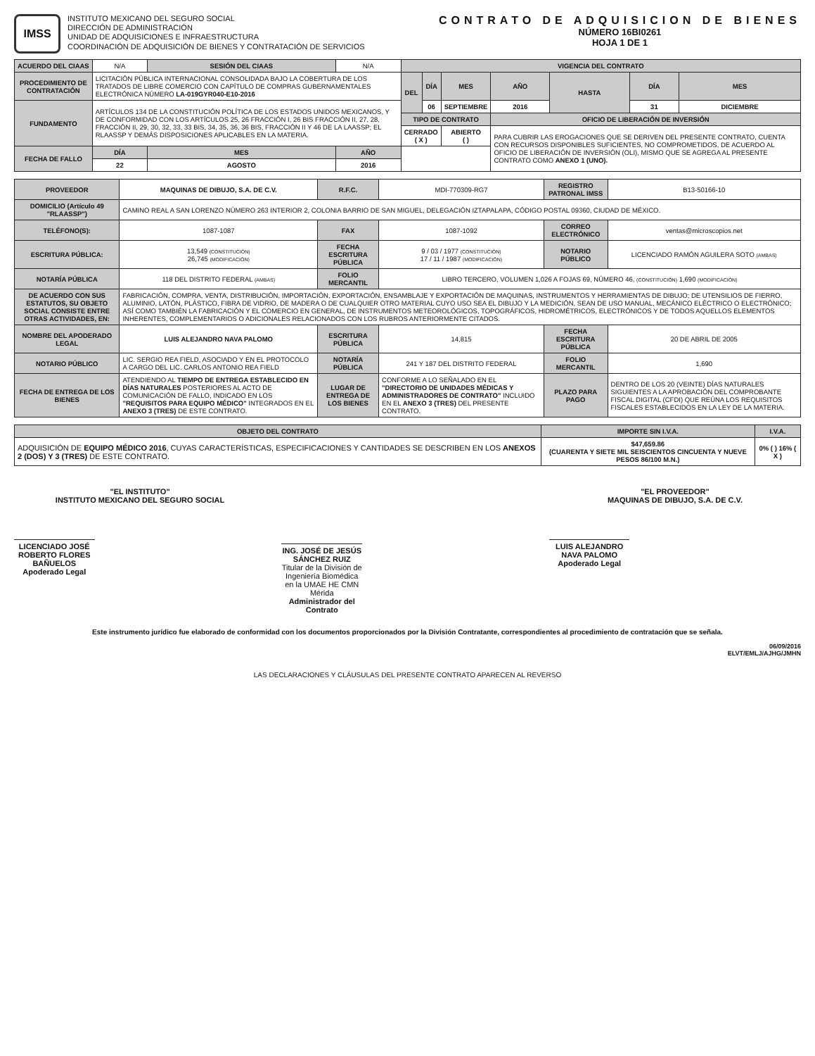IMSS
INSTITUTO MEXICANO DEL SEGURO SOCIAL
DIRECCIÓN DE ADMINISTRACIÓN
UNIDAD DE ADQUISICIONES E INFRAESTRUCTURA
COORDINACIÓN DE ADQUISICIÓN DE BIENES Y CONTRATACIÓN DE SERVICIOS
CONTRATO DE ADQUISICION DE BIENES
NÚMERO 16BI0261
HOJA 1 DE 1
| ACUERDO DEL CIAAS | N/A | SESIÓN DEL CIAAS | N/A | | VIGENCIA DEL CONTRATO | | | | | | |
| PROCEDIMIENTO DE CONTRATACIÓN | LICITACIÓN PÚBLICA INTERNACIONAL CONSOLIDADA BAJO LA COBERTURA DE LOS TRATADOS DE LIBRE COMERCIO CON CAPÍTULO DE COMPRAS GUBERNAMENTALES ELECTRÓNICA NÚMERO LA-019GYR040-E10-2016 | | | | DEL | DÍA | MES | AÑO | HASTA | DÍA | MES |
| FUNDAMENTO | ARTÍCULOS 134 DE LA CONSTITUCIÓN POLÍTICA DE LOS ESTADOS UNIDOS MEXICANOS, Y DE CONFORMIDAD CON LOS ARTÍCULOS 25, 26 FRACCIÓN I, 26 BIS FRACCIÓN II, 27, 28, FRACCIÓN II, 29, 30, 32, 33, 33 BIS, 34, 35, 36, 36 BIS, FRACCIÓN II Y 46 DE LA LAASSP; EL RLAASSP Y DEMÁS DISPOSICIONES APLICABLES EN LA MATERIA. | | | | | 06 | SEPTIEMBRE | 2016 | | 31 | DICIEMBRE |
| | | | | | TIPO DE CONTRATO | | | OFICIO DE LIBERACIÓN DE INVERSIÓN | | | |
| | | | | | CERRADO ( X ) | | ABIERTO ( ) | PARA CUBRIR LAS EROGACIONES QUE SE DERIVEN DEL PRESENTE CONTRATO, CUENTA CON RECURSOS DISPONIBLES SUFICIENTES, NO COMPROMETIDOS, DE ACUERDO AL OFICIO DE LIBERACIÓN DE INVERSIÓN (OLI), MISMO QUE SE AGREGA AL PRESENTE CONTRATO COMO ANEXO 1 (UNO). | | | |
| FECHA DE FALLO | DÍA | MES | AÑO | | | | | | | | |
| | 22 | AGOSTO | 2016 | | | | | | | | |
| PROVEEDOR | MAQUINAS DE DIBUJO, S.A. DE C.V. | R.F.C. | MDI-770309-RG7 | REGISTRO PATRONAL IMSS | B13-50166-10 |
| DOMICILIO (Artículo 49 "RLAASSP") | CAMINO REAL A SAN LORENZO NÚMERO 263 INTERIOR 2, COLONIA BARRIO DE SAN MIGUEL, DELEGACIÓN IZTAPALAPA, CÓDIGO POSTAL 09360, CIUDAD DE MÉXICO. | | | | |
| TELÉFONO(S): | 1087-1087 | FAX | 1087-1092 | CORREO ELECTRÓNICO | ventas@microscopios.net |
| ESCRITURA PÚBLICA: | 13,549 (CONSTITUCIÓN) 26,745 (MODIFICACIÓN) | FECHA ESCRITURA PÚBLICA | 9 / 03 / 1977 (CONSTITUCIÓN) 17 / 11 / 1987 (MODIFICACIÓN) | NOTARIO PÚBLICO | LICENCIADO RAMÓN AGUILERA SOTO (AMBAS) |
| NOTARÍA PÚBLICA | 118 DEL DISTRITO FEDERAL (AMBAS) | FOLIO MERCANTIL | LIBRO TERCERO, VOLUMEN 1,026 A FOJAS 69, NÚMERO 46, (CONSTITUCIÓN) 1,690 (MODIFICACIÓN) | | |
| DE ACUERDO CON SUS ESTATUTOS, SU OBJETO SOCIAL CONSISTE ENTRE OTRAS ACTIVIDADES, EN: | FABRICACIÓN, COMPRA, VENTA, DISTRIBUCIÓN, IMPORTACIÓN, EXPORTACIÓN, ENSAMBLAJE Y EXPORTACIÓN DE MAQUINAS, INSTRUMENTOS Y HERRAMIENTAS DE DIBUJO; DE UTENSILIOS DE FIERRO, ALUMINIO, LATÓN, PLÁSTICO, FIBRA DE VIDRIO, DE MADERA O DE CUALQUIER OTRO MATERIAL CUYO USO SEA EL DIBUJO Y LA MEDICIÓN, SEAN DE USO MANUAL, MECÁNICO ELÉCTRICO O ELECTRÓNICO; ASÍ COMO TAMBIÉN LA FABRICACIÓN Y EL COMERCIO EN GENERAL, DE INSTRUMENTOS METEOROLÓGICOS, TOPOGRÁFICOS, HIDROMÉTRICOS, ELECTRÓNICOS Y DE TODOS AQUELLOS ELEMENTOS INHERENTES, COMPLEMENTARIOS O ADICIONALES RELACIONADOS CON LOS RUBROS ANTERIORMENTE CITADOS. | | | | |
| NOMBRE DEL APODERADO LEGAL | LUIS ALEJANDRO NAVA PALOMO | ESCRITURA PÚBLICA | 14,815 | FECHA ESCRITURA PÚBLICA | 20 DE ABRIL DE 2005 |
| NOTARIO PÚBLICO | LIC. SERGIO REA FIELD, ASOCIADO Y EN EL PROTOCOLO A CARGO DEL LIC. CARLOS ANTONIO REA FIELD | NOTARÍA PÚBLICA | 241 Y 187 DEL DISTRITO FEDERAL | FOLIO MERCANTIL | 1,690 |
| FECHA DE ENTREGA DE LOS BIENES | ATENDIENDO AL TIEMPO DE ENTREGA ESTABLECIDO EN DÍAS NATURALES POSTERIORES AL ACTO DE COMUNICACIÓN DE FALLO, INDICADO EN LOS "REQUISITOS PARA EQUIPO MÉDICO" INTEGRADOS EN EL ANEXO 3 (TRES) DE ESTE CONTRATO. | LUGAR DE ENTREGA DE LOS BIENES | CONFORME A LO SEÑALADO EN EL "DIRECTORIO DE UNIDADES MÉDICAS Y ADMINISTRADORES DE CONTRATO" INCLUIDO EN EL ANEXO 3 (TRES) DEL PRESENTE CONTRATO. | PLAZO PARA PAGO | DENTRO DE LOS 20 (VEINTE) DÍAS NATURALES SIGUIENTES A LA APROBACIÓN DEL COMPROBANTE FISCAL DIGITAL (CFDI) QUE REÚNA LOS REQUISITOS FISCALES ESTABLECIDOS EN LA LEY DE LA MATERIA. |
| OBJETO DEL CONTRATO | IMPORTE SIN I.V.A. | I.V.A. |
| --- | --- | --- |
| ADQUISICIÓN DE EQUIPO MÉDICO 2016 , CUYAS CARACTERÍSTICAS, ESPECIFICACIONES Y CANTIDADES SE DESCRIBEN EN LOS ANEXOS 2 (DOS) Y 3 (TRES) DE ESTE CONTRATO. | $47,659.86 (CUARENTA Y SIETE MIL SEISCIENTOS CINCUENTA Y NUEVE PESOS 86/100 M.N.) | 0% ( ) 16% ( X ) |
"EL INSTITUTO"
INSTITUTO MEXICANO DEL SEGURO SOCIAL
LICENCIADO JOSÉ ROBERTO FLORES BAÑUELOS
Apoderado Legal
ING. JOSÉ DE JESÚS SÁNCHEZ RUIZ
Titular de la División de Ingeniería Biomédica en la UMAE HE CMN Mérida
Administrador del Contrato
"EL PROVEEDOR"
MAQUINAS DE DIBUJO, S.A. DE C.V.
LUIS ALEJANDRO NAVA PALOMO
Apoderado Legal
Este instrumento jurídico fue elaborado de conformidad con los documentos proporcionados por la División Contratante, correspondientes al procedimiento de contratación que se señala.
06/09/2016
ELVT/EMLJ/AJHG/JMHN
LAS DECLARACIONES Y CLÁUSULAS DEL PRESENTE CONTRATO APARECEN AL REVERSO